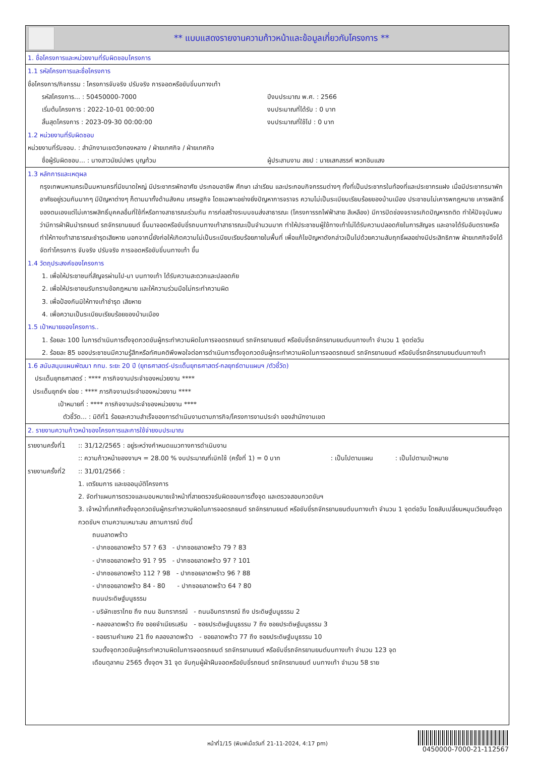** แบบแสดงรายงานความก้าวหน้าและข้อมูลเกี่ยวกับโครงการ **
1. ชื่อโครงการและหน่วยงานที่รับผิดชอบโครงการ
1.1 รหัสโครงการและชื่อโครงการ
ชื่อโครงการ/กิจกรรม : โครงการจับจริง ปรับจริง การจอดหรือขับขี่บนทางเท้า
รหัสโครงการ... : 50450000-7000
เริ่มต้นโครงการ : 2022-10-01 00:00:00
สิ้นสุดโครงการ : 2023-09-30 00:00:00
ปีงบประมาณ พ.ศ. : 2566
งบประมาณที่ได้รับ : 0 บาท
งบประมาณที่ใช้ไป : 0 บาท
1.2 หน่วยงานที่รับผิดชอบ
หน่วยงานที่รับชอบ. : สำนักงานเขตวังทองหลาง / ฝ่ายเทศกิจ / ฝ่ายเทศกิจ
ชื่อผู้รับผิดชอบ... : นางสาวนัยน์ปพร บุญท้วม
ผู้ประสานงาน สยป : นายเสกสรรค์ พวกอินแสง
1.3 หลักการและเหตุผล
กรุงเทพมหานครเป็นมหานครที่มีขนาดใหญ่ มีประชากรพักอาศัย ประกอบอาชีพ ศึกษา เล่าเรียน และประกอบกิจกรรมต่างๆ ทั้งที่เป็นประชากรในท้องที่และประชากรแฝง เมื่อมีประชากรมาพักอาศัยอยู่รวมกันมากๆ มีปัญหาต่างๆ ก็ตามมาทั้งด้านสังคม เศรษฐกิจ โดยเฉพาะอย่างยิ่งปัญหาการจราจร ความไม่เป็นระเบียบเรียบร้อยของบ้านเมือง ประชาชนไม่เคารพกฎหมาย เคารพสิทธิ์ของตนเองแต่ไม่เคารพสิทธิ์บุคคลอื่นที่ใช้ที่หรือทางสาธารณะร่วมกัน การก่อสร้างระบบขนส่งสาธารณะ (โครงการรถไฟฟ้าสาย สีเหลือง) มีการปิดช่องจราจรเกิดปัญหารถติด ทำให้ปัจจุบันพบว่ามีการฝ่าฝืนนำรถยนต์ รถจักรยานยนต์ ขึ้นมาจอดหรือขับขี่รถบนทางเท้าสาธารณะเป็นจำนวนมาก ทำให้ประชาชนผู้ใช้ทางเท้าไม่ได้รับความปลอดภัยในการสัญจร และอาจได้รับอันตรายหรือทำให้ทางเท้าสาธารณะชำรุดเสียหาย นอกจากนี้ยังก่อให้เกิดความไม่เป็นระเบียบเรียบร้อยภายในพื้นที่ เพื่อแก้ไขปัญหาดังกล่าวเป็นไปด้วยความสัมฤทธิ์ผลอย่างมีประสิทธิภาพ ฝ่ายเทศกิจจึงได้จัดทำโครงการ จับจริง ปรับจริง การจอดหรือขับขี่บนทางเท้า ขึ้น
1.4 วัตถุประสงค์ของโครงการ
1. เพื่อให้ประชาชนที่สัญจรผ่านไป-มา บนทางเท้า ได้รับความสะดวกและปลอดภัย
2. เพื่อให้ประชาชนรับทราบข้อกฎหมาย และให้ความร่วมมือไม่กระทำความผิด
3. เพื่อป้องกันมิให้ทางเท้าชำรุด เสียหาย
4. เพื่อความเป็นระเบียบเรียบร้อยของบ้านเมือง
1.5 เป้าหมายของโครงการ..
1. ร้อยละ 100 ในการดำเนินการตั้งจุดกวดขันผู้กระทำความผิดในการจอดรถยนต์ รถจักรยานยนต์ หรือขับขี่รถจักรยานยนต์บนทางเท้า จำนวน 1 จุดต่อวัน
2. ร้อยละ 85 ของประชาชนมีความรู้สึกหรือทัศนคติพึงพอใจต่อการดำเนินการตั้งจุดกวดขันผู้กระทำความผิดในการจอดรถยนต์ รถจักรยานยนต์ หรือขับขี่รถจักรยานยนต์บนทางเท้า
1.6 สนับสนุนแผนพัฒนา กทม. ระยะ 20 ปี (ยุทธศาสตร์-ประเด็นยุทธศาสตร์-กลยุทธ์ตามแผนฯ /ตัวชี้วัด)
ประเด็นยุทธศาสตร์ : **** ภารกิจงานประจำของหน่วยงาน ****
ประเด็นยุทธ์ฯ ย่อย : **** ภารกิจงานประจำของหน่วยงาน ****
เป้าหมายที่ : **** ภารกิจงานประจำของหน่วยงาน ****
ตัวชี้วัด... : มิติที่1 ร้อยละความสำเร็จของการดำเนินงานตามภารกิจ/โครงการงานประจำ ของสำนักงานเขต
2. รายงานความก้าวหน้าของโครงการและการใช้จ่ายงบประมาณ
รายงานครั้งที่1 :: 31/12/2565 : อยู่ระหว่างกำหนดแนวทางการดำเนินงาน
:: ความก้าวหน้าของงานฯ = 28.00 % งบประมาณที่เบิกใช้ (ครั้งที่ 1) = 0 บาท : เป็นไปตามแผน : เป็นไปตามเป้าหมาย
รายงานครั้งที่2 :: 31/01/2566 :
1. เตรียมการ และขออนุมัติโครงการ
2. จัดทำแผนการตรวจและมอบหมายเจ้าหน้าที่สายตรวจรับผิดชอบการตั้งจุด และตรวจสอบกวดขันฯ
3. เจ้าหน้าที่เทศกิจตั้งจุดกวดขันผู้กระทำความผิดในการจอดรถยนต์ รถจักรยานยนต์ หรือขับขี่รถจักรยานยนต์บนทางเท้า จำนวน 1 จุดต่อวัน โดยสับเปลี่ยนหมุนเวียนตั้งจุดกวดขันฯ ตามความเหมาะสม สถานการณ์ ดังนี้
ถนนลาดพร้าว
- ปากซอยลาดพร้าว 57 ? 63 - ปากซอยลาดพร้าว 79 ? 83
- ปากซอยลาดพร้าว 91 ? 95 - ปากซอยลาดพร้าว 97 ? 101
- ปากซอยลาดพร้าว 112 ? 98 - ปากซอยลาดพร้าว 96 ? 88
- ปากซอยลาดพร้าว 84 - 80 - ปากซอยลาดพร้าว 64 ? 80
ถนนประดิษฐ์มนูธรรม
- บริษัทเซราไทย ถึง ถนน อินทราภรณ์ - ถนนอินทราภรณ์ ถึง ประดิษฐ์มนูธรรม 2
- คลองลาดพร้าว ถึง ซอยจำเนียรเสริม - ซอยประดิษฐ์มนูธรรม 7 ถึง ซอยประดิษฐ์มนูธรรม 3
- ซอยรามคำแหง 21 ถึง คลองลาดพร้าว - ซอยลาดพร้าว 77 ถึง ซอยประดิษฐ์มนูธรรม 10
รวมตั้งจุดกวดขันผู้กระทำความผิดในการจอดรถยนต์ รถจักรยานยนต์ หรือขับขี่รถจักรยานยนต์บนทางเท้า จำนวน 123 จุด
เดือนตุลาคม 2565 ตั้งจุดฯ 31 จุด จับกุมผู้ฝ่าฝืนจอดหรือขับขี่รถยนต์ รถจักรยานยนต์ บนทางเท้า จำนวน 58 ราย
หน้าที่1/15 (พิมพ์เมื่อวันที่ 21-11-2024, 4:17 pm)
0450000-7000-21-112567